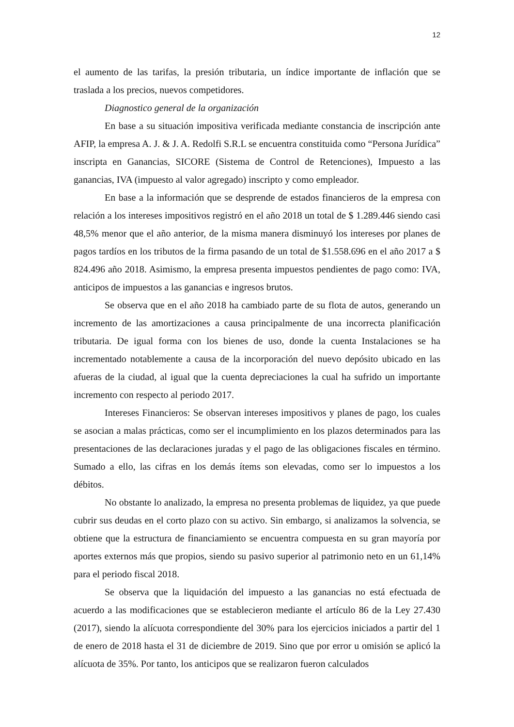12
el aumento de las tarifas, la presión tributaria, un índice importante de inflación que se traslada a los precios, nuevos competidores.
Diagnostico general de la organización
En base a su situación impositiva verificada mediante constancia de inscripción ante AFIP, la empresa A. J. & J. A. Redolfi S.R.L se encuentra constituida como “Persona Jurídica” inscripta en Ganancias, SICORE (Sistema de Control de Retenciones), Impuesto a las ganancias, IVA (impuesto al valor agregado) inscripto y como empleador.
En base a la información que se desprende de estados financieros de la empresa con relación a los intereses impositivos registró en el año 2018 un total de $ 1.289.446 siendo casi 48,5% menor que el año anterior, de la misma manera disminuyó los intereses por planes de pagos tardíos en los tributos de la firma pasando de un total de $1.558.696 en el año 2017 a $ 824.496 año 2018. Asimismo, la empresa presenta impuestos pendientes de pago como: IVA, anticipos de impuestos a las ganancias e ingresos brutos.
Se observa que en el año 2018 ha cambiado parte de su flota de autos, generando un incremento de las amortizaciones a causa principalmente de una incorrecta planificación tributaria. De igual forma con los bienes de uso, donde la cuenta Instalaciones se ha incrementado notablemente a causa de la incorporación del nuevo depósito ubicado en las afueras de la ciudad, al igual que la cuenta depreciaciones la cual ha sufrido un importante incremento con respecto al periodo 2017.
Intereses Financieros: Se observan intereses impositivos y planes de pago, los cuales se asocian a malas prácticas, como ser el incumplimiento en los plazos determinados para las presentaciones de las declaraciones juradas y el pago de las obligaciones fiscales en término. Sumado a ello, las cifras en los demás ítems son elevadas, como ser lo impuestos a los débitos.
No obstante lo analizado, la empresa no presenta problemas de liquidez, ya que puede cubrir sus deudas en el corto plazo con su activo. Sin embargo, si analizamos la solvencia, se obtiene que la estructura de financiamiento se encuentra compuesta en su gran mayoría por aportes externos más que propios, siendo su pasivo superior al patrimonio neto en un 61,14% para el periodo fiscal 2018.
Se observa que la liquidación del impuesto a las ganancias no está efectuada de acuerdo a las modificaciones que se establecieron mediante el artículo 86 de la Ley 27.430 (2017), siendo la alícuota correspondiente del 30% para los ejercicios iniciados a partir del 1 de enero de 2018 hasta el 31 de diciembre de 2019. Sino que por error u omisión se aplicó la alícuota de 35%. Por tanto, los anticipos que se realizaron fueron calculados